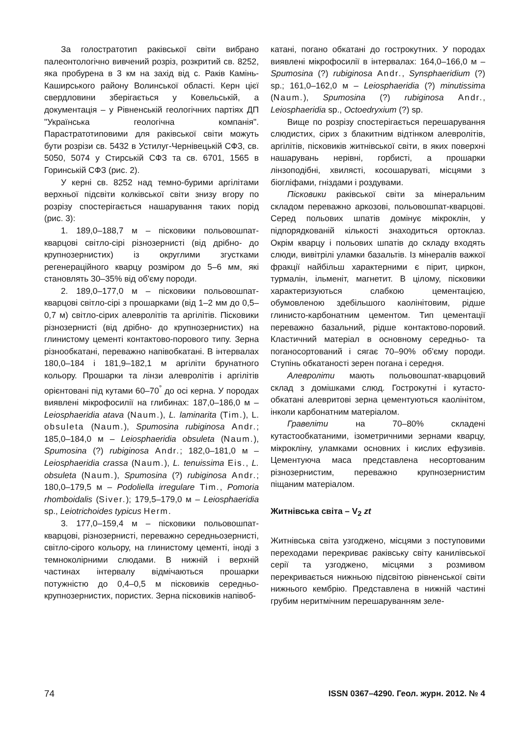За голостратотип раківської світи вибрано палеонтологічно вивчений розріз, розкритий св. 8252, яка пробурена в 3 км на захід від с. Раків Камінь-Каширського району Волинської області. Керн цієї свердловини зберігається у Ковельській, а документація – у Рівненській геологічних партіях ДП "Українська геологічна компанія". Парастратотиповими для раківської світи можуть бути розрізи св. 5432 в Устилуг-Чернівецькій СФЗ, св. 5050, 5074 у Стирській СФЗ та св. 6701, 1565 в Горинській СФЗ (рис. 2).
У керні св. 8252 над темно-бурими аргілітами верхньої підсвіти колківської світи знизу вгору по розрізу спостерігається нашарування таких порід (рис. 3):
1. 189,0–188,7 м – пісковики польовошпат-кварцові світло-сірі різнозернисті (від дрібно- до крупнозернистих) із округлими згустками регенераційного кварцу розміром до 5–6 мм, які становлять 30–35% від об'єму породи.
2. 189,0–177,0 м – пісковики польовошпат-кварцові світло-сірі з прошарками (від 1–2 мм до 0,5–0,7 м) світло-сірих алевролітів та аргілітів. Пісковики різнозернисті (від дрібно- до крупнозернистих) на глинистому цементі контактово-порового типу. Зерна різнообкатані, переважно напівобкатані. В інтервалах 180,0–184 і 181,9–182,1 м аргіліти брунатного кольору. Прошарки та лінзи алевролітів і аргілітів орієнтовані під кутами 60–70<sup>°</sup> до осі керна. У породах виявлені мікрофосилії на глибинах: 187,0–186,0 м – Leiosphaeridia atava (Naum.), L. laminarita (Tim.), L. obsuleta (Naum.), Spumosina rubiginosa Andr.; 185,0–184,0 м – Leiosphaeridia obsuleta (Naum.), Spumosina (?) rubiginosa Andr.; 182,0–181,0 м – Leiosphaeridia crassa (Naum.), L. tenuissima Eis., L. obsuleta (Naum.), Spumosina (?) rubiginosa Andr.; 180,0–179,5 м – Podoliella irregulare Tim., Pomoria rhomboidalis (Siver.); 179,5–179,0 м – Leiosphaeridia sp., Leiotrichoides typicus Herm.
3. 177,0–159,4 м – пісковики польовошпат-кварцові, різнозернисті, переважно середньозернисті, світло-сірого кольору, на глинистому цементі, іноді з темноколірними слюдами. В нижній і верхній частинах інтервалу відмічаються прошарки потужністю до 0,4–0,5 м пісковиків середньо-крупнозернистих, пористих. Зерна пісковиків напівоб-
катані, погано обкатані до гострокутних. У породах виявлені мікрофосилії в інтервалах: 164,0–166,0 м – Spumosina (?) rubiginosa Andr., Synsphaeridium (?) sp.; 161,0–162,0 м – Leiosphaeridia (?) minutissima (Naum.), Spumosina (?) rubiginosa Andr., Leiosphaeridia sp., Octoedryxium (?) sp.
Вище по розрізу спостерігається перешарування слюдистих, сірих з блакитним відтінком алевролітів, аргілітів, пісковиків житнівської світи, в яких поверхні нашарувань нерівні, горбисті, а прошарки лінзоподібні, хвилясті, косошаруваті, місцями з біогліфами, гніздами і роздувами.
Пісковики раківської світи за мінеральним складом переважно аркозові, польовошпат-кварцові. Серед польових шпатів домінує мікроклін, у підпорядкованій кількості знаходиться ортоклаз. Окрім кварцу і польових шпатів до складу входять слюди, вивітрілі уламки базальтів. Із мінералів важкої фракції найбільш характерними є пірит, циркон, турмалін, ільменіт, магнетит. В цілому, пісковики характеризуються слабкою цементацією, обумовленою здебільшого каолінітовим, рідше глинисто-карбонатним цементом. Тип цементації переважно базальний, рідше контактово-поровий. Кластичний матеріал в основному середньо- та поганосортований і сягає 70–90% об'єму породи. Ступінь обкатаності зерен погана і середня.
Алевроліти мають польовошпат-кварцовий склад з домішками слюд. Гострокутні і кутасто-обкатані алевритові зерна цементуються каолінітом, інколи карбонатним матеріалом.
Гравеліти на 70–80% складені кутастообкатаними, ізометричними зернами кварцу, мікрокліну, уламками основних і кислих ефузивів. Цементуюча маса представлена несортованим різнозернистим, переважно крупнозернистим піщаним матеріалом.
Житнівська світа – V<sub>2</sub> zt
Житнівська світа узгоджено, місцями з поступовими переходами перекриває раківську світу канилівської серії та узгоджено, місцями з розмивом перекривається нижньою підсвітою рівненської світи нижнього кембрію. Представлена в нижній частині грубим неритмічним перешаруванням зеле-
74 ISSN 0367–4290. Геол. журн. 2012. № 4